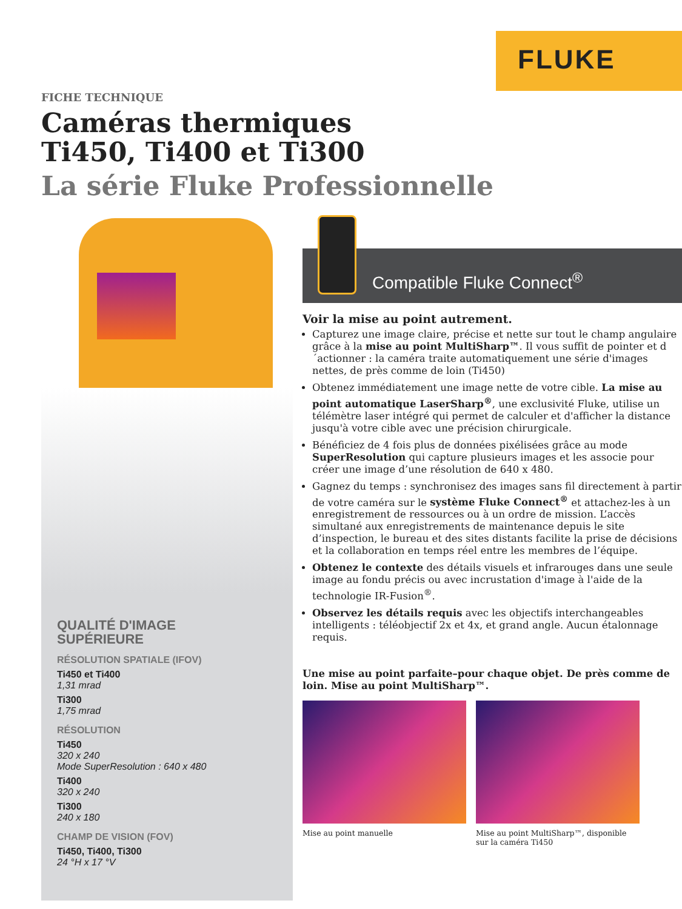FLUKE
FICHE TECHNIQUE
Caméras thermiques
Ti450, Ti400 et Ti300
La série Fluke Professionnelle
QUALITÉ D'IMAGE
SUPÉRIEURE
RÉSOLUTION SPATIALE (IFOV)
Ti450 et Ti400
1,31 mrad
Ti300
1,75 mrad
RÉSOLUTION
Ti450
320 x 240
Mode SuperResolution : 640 x 480
Ti400
320 x 240
Ti300
240 x 180
CHAMP DE VISION (FOV)
Ti450, Ti400, Ti300
24 °H x 17 °V
Compatible Fluke Connect<sup>®</sup>
Voir la mise au point autrement.
Capturez une image claire, précise et nette sur tout le champ angulaire grâce à la mise au point MultiSharp™. Il vous suffit de pointer et d´actionner : la caméra traite automatiquement une série d'images nettes, de près comme de loin (Ti450)
Obtenez immédiatement une image nette de votre cible. La mise au point automatique LaserSharp<sup>®</sup>, une exclusivité Fluke, utilise un télémètre laser intégré qui permet de calculer et d'afficher la distance jusqu'à votre cible avec une précision chirurgicale.
Bénéficiez de 4 fois plus de données pixélisées grâce au mode SuperResolution qui capture plusieurs images et les associe pour créer une image d’une résolution de 640 x 480.
Gagnez du temps : synchronisez des images sans fil directement à partir de votre caméra sur le système Fluke Connect<sup>®</sup> et attachez-les à un enregistrement de ressources ou à un ordre de mission. L’accès simultané aux enregistrements de maintenance depuis le site d’inspection, le bureau et des sites distants facilite la prise de décisions et la collaboration en temps réel entre les membres de l’équipe.
Obtenez le contexte des détails visuels et infrarouges dans une seule image au fondu précis ou avec incrustation d'image à l'aide de la technologie IR-Fusion<sup>®</sup>.
Observez les détails requis avec les objectifs interchangeables intelligents : téléobjectif 2x et 4x, et grand angle. Aucun étalonnage requis.
Une mise au point parfaite–pour chaque objet. De près comme de loin. Mise au point MultiSharp™.
Mise au point manuelle Mise au point MultiSharp™, disponible sur la caméra Ti450